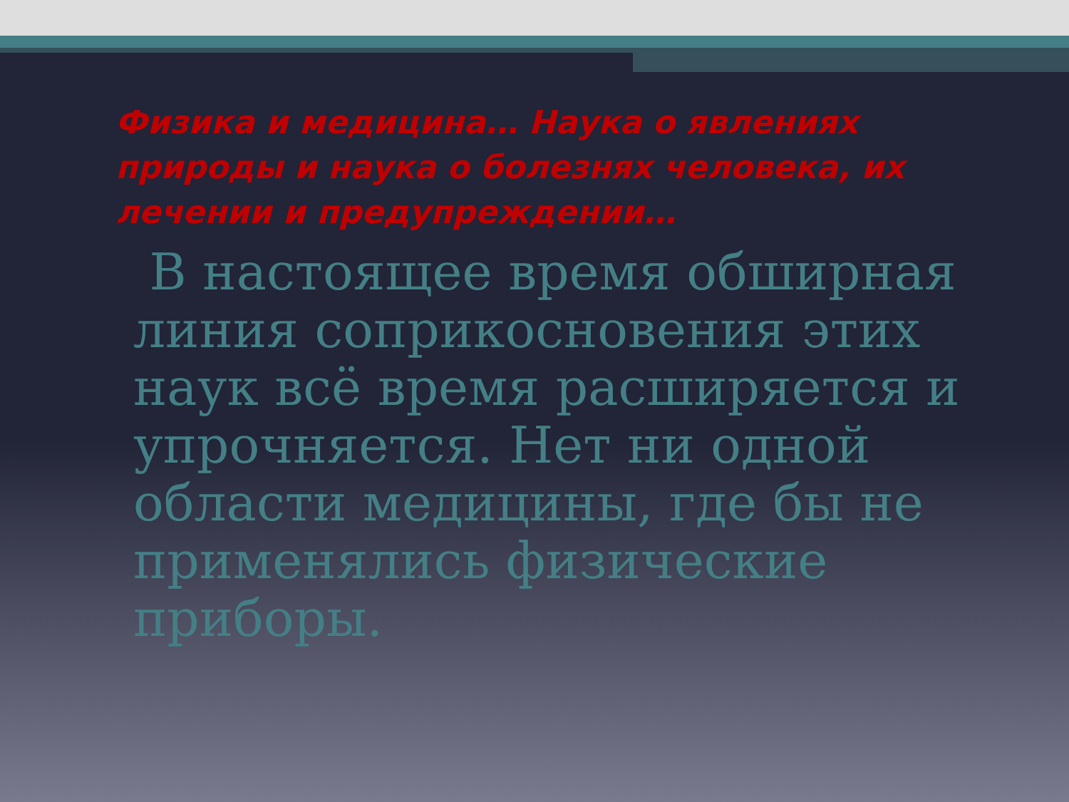Физика и медицина… Наука о явлениях природы и наука о болезнях человека, их лечении и предупреждении…
В настоящее время обширная линия соприкосновения этих наук всё время расширяется и упрочняется. Нет ни одной области медицины, где бы не применялись физические приборы.